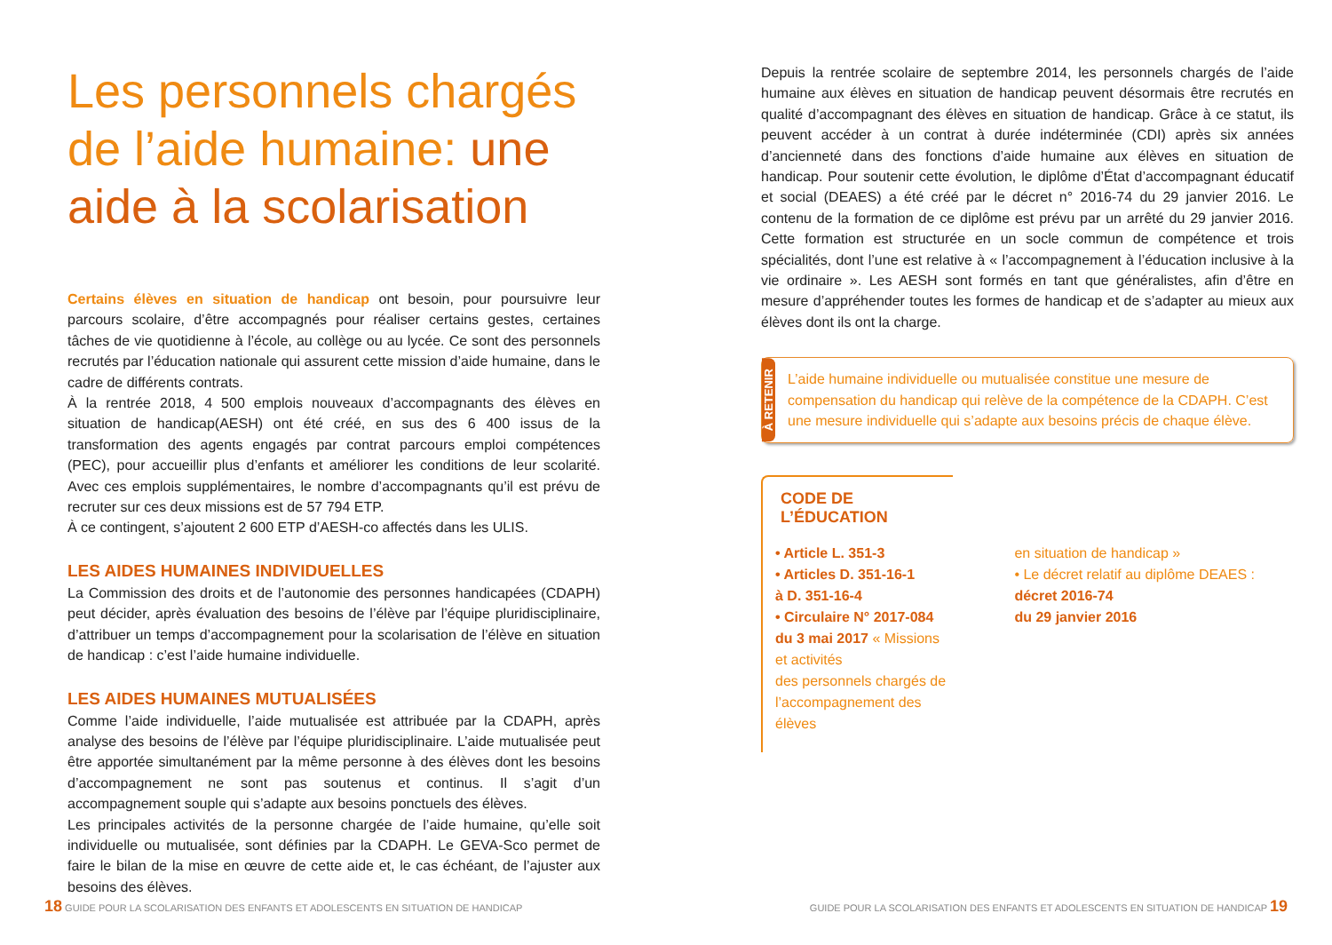Les personnels chargés de l’aide humaine: une aide à la scolarisation
Certains élèves en situation de handicap ont besoin, pour poursuivre leur parcours scolaire, d’être accompagnés pour réaliser certains gestes, certaines tâches de vie quotidienne à l’école, au collège ou au lycée. Ce sont des personnels recrutés par l’éducation nationale qui assurent cette mission d’aide humaine, dans le cadre de différents contrats.
À la rentrée 2018, 4 500 emplois nouveaux d’accompagnants des élèves en situation de handicap(AESH) ont été créé, en sus des 6 400 issus de la transformation des agents engagés par contrat parcours emploi compétences (PEC), pour accueillir plus d’enfants et améliorer les conditions de leur scolarité. Avec ces emplois supplémentaires, le nombre d’accompagnants qu’il est prévu de recruter sur ces deux missions est de 57 794 ETP.
À ce contingent, s’ajoutent 2 600 ETP d’AESH-co affectés dans les ULIS.
LES AIDES HUMAINES INDIVIDUELLES
La Commission des droits et de l’autonomie des personnes handicapées (CDAPH) peut décider, après évaluation des besoins de l’élève par l’équipe pluridisciplinaire, d’attribuer un temps d’accompagnement pour la scolarisation de l’élève en situation de handicap : c’est l’aide humaine individuelle.
LES AIDES HUMAINES MUTUALISÉES
Comme l’aide individuelle, l’aide mutualisée est attribuée par la CDAPH, après analyse des besoins de l’élève par l’équipe pluridisciplinaire. L’aide mutualisée peut être apportée simultanément par la même personne à des élèves dont les besoins d’accompagnement ne sont pas soutenus et continus. Il s’agit d’un accompagnement souple qui s’adapte aux besoins ponctuels des élèves.
Les principales activités de la personne chargée de l’aide humaine, qu’elle soit individuelle ou mutualisée, sont définies par la CDAPH. Le GEVA-Sco permet de faire le bilan de la mise en œuvre de cette aide et, le cas échéant, de l’ajuster aux besoins des élèves.
Depuis la rentrée scolaire de septembre 2014, les personnels chargés de l’aide humaine aux élèves en situation de handicap peuvent désormais être recrutés en qualité d’accompagnant des élèves en situation de handicap. Grâce à ce statut, ils peuvent accéder à un contrat à durée indéterminée (CDI) après six années d’ancienneté dans des fonctions d’aide humaine aux élèves en situation de handicap. Pour soutenir cette évolution, le diplôme d’État d’accompagnant éducatif et social (DEAES) a été créé par le décret n° 2016-74 du 29 janvier 2016. Le contenu de la formation de ce diplôme est prévu par un arrêté du 29 janvier 2016. Cette formation est structurée en un socle commun de compétence et trois spécialités, dont l’une est relative à « l’accompagnement à l’éducation inclusive à la vie ordinaire ». Les AESH sont formés en tant que généralistes, afin d’être en mesure d’appréhender toutes les formes de handicap et de s’adapter au mieux aux élèves dont ils ont la charge.
À RETENIR
L’aide humaine individuelle ou mutualisée constitue une mesure de compensation du handicap qui relève de la compétence de la CDAPH. C’est une mesure individuelle qui s’adapte aux besoins précis de chaque élève.
CODE DE L’ÉDUCATION
• Article L. 351-3
• Articles D. 351-16-1
à D. 351-16-4
• Circulaire N° 2017-084
du 3 mai 2017 « Missions et activités
des personnels chargés de
l’accompagnement des élèves
en situation de handicap »
• Le décret relatif au diplôme DEAES : décret 2016-74
du 29 janvier 2016
18 GUIDE POUR LA SCOLARISATION DES ENFANTS ET ADOLESCENTS EN SITUATION DE HANDICAP GUIDE POUR LA SCOLARISATION DES ENFANTS ET ADOLESCENTS EN SITUATION DE HANDICAP 19